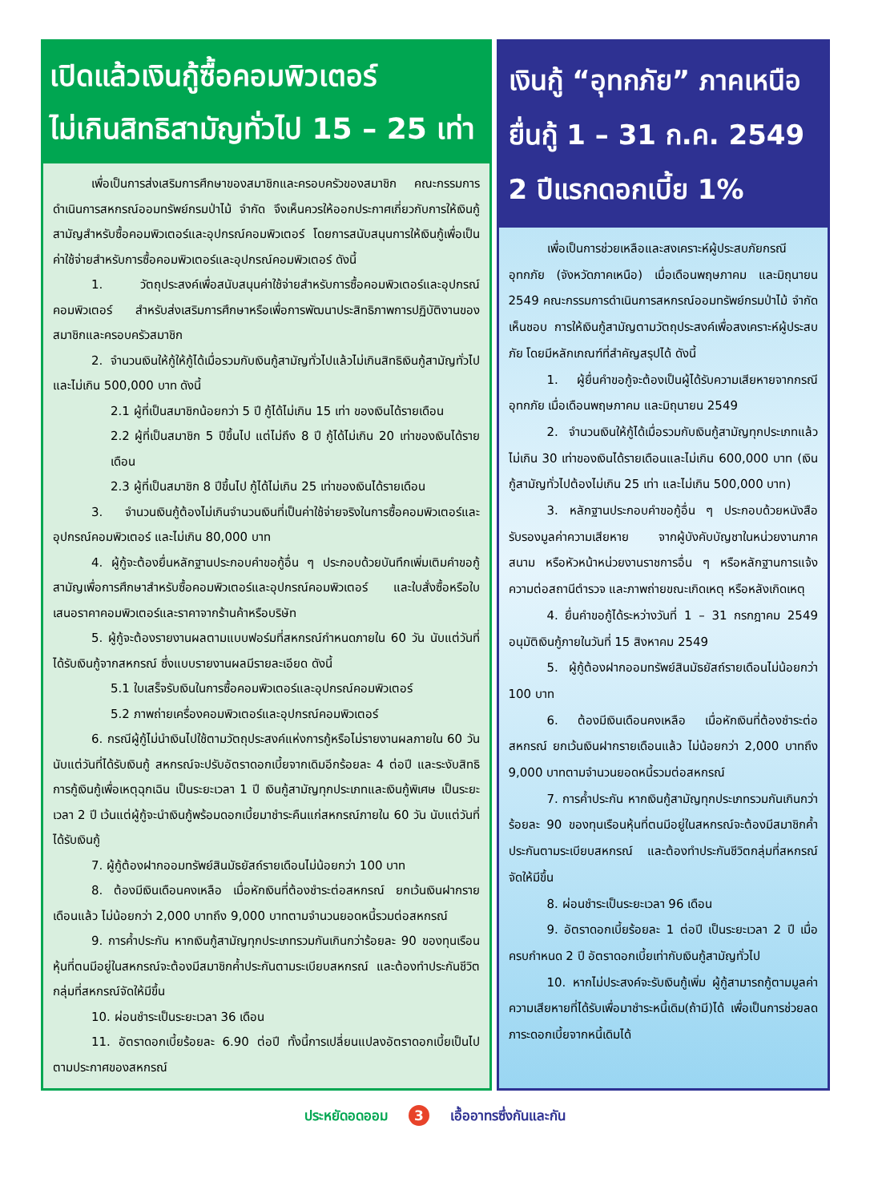เปิดแล้วเงินกู้ซื้อคอมพิวเตอร์
ไม่เกินสิทธิสามัญทั่วไป 15 – 25 เท่า
เพื่อเป็นการส่งเสริมการศึกษาของสมาชิกและครอบครัวของสมาชิก คณะกรรมการดำเนินการสหกรณ์ออมทรัพย์กรมป่าไม้ จำกัด จึงเห็นควรให้ออกประกาศเกี่ยวกับการให้เงินกู้สามัญสำหรับซื้อคอมพิวเตอร์และอุปกรณ์คอมพิวเตอร์ โดยการสนับสนุนการให้เงินกู้เพื่อเป็นค่าใช้จ่ายสำหรับการซื้อคอมพิวเตอร์และอุปกรณ์คอมพิวเตอร์ ดังนี้
1. วัตถุประสงค์เพื่อสนับสนุนค่าใช้จ่ายสำหรับการซื้อคอมพิวเตอร์และอุปกรณ์คอมพิวเตอร์ สำหรับส่งเสริมการศึกษาหรือเพื่อการพัฒนาประสิทธิภาพการปฏิบัติงานของสมาชิกและครอบครัวสมาชิก
2. จำนวนเงินให้กู้ให้กู้ได้เมื่อรวมกับเงินกู้สามัญทั่วไปแล้วไม่เกินสิทธิเงินกู้สามัญทั่วไป และไม่เกิน 500,000 บาท ดังนี้
2.1 ผู้ที่เป็นสมาชิกน้อยกว่า 5 ปี กู้ได้ไม่เกิน 15 เท่า ของเงินได้รายเดือน
2.2 ผู้ที่เป็นสมาชิก 5 ปีขึ้นไป แต่ไม่ถึง 8 ปี กู้ได้ไม่เกิน 20 เท่าของเงินได้รายเดือน
2.3 ผู้ที่เป็นสมาชิก 8 ปีขึ้นไป กู้ได้ไม่เกิน 25 เท่าของเงินได้รายเดือน
3. จำนวนเงินกู้ต้องไม่เกินจำนวนเงินที่เป็นค่าใช้จ่ายจริงในการซื้อคอมพิวเตอร์และอุปกรณ์คอมพิวเตอร์ และไม่เกิน 80,000 บาท
4. ผู้กู้จะต้องยื่นหลักฐานประกอบคำขอกู้อื่น ๆ ประกอบด้วยบันทึกเพิ่มเติมคำขอกู้สามัญเพื่อการศึกษาสำหรับซื้อคอมพิวเตอร์และอุปกรณ์คอมพิวเตอร์ และใบสั่งซื้อหรือใบเสนอราคาคอมพิวเตอร์และราคาจากร้านค้าหรือบริษัท
5. ผู้กู้จะต้องรายงานผลตามแบบฟอร์มที่สหกรณ์กำหนดภายใน 60 วัน นับแต่วันที่ได้รับเงินกู้จากสหกรณ์ ซึ่งแบบรายงานผลมีรายละเอียด ดังนี้
5.1 ใบเสร็จรับเงินในการซื้อคอมพิวเตอร์และอุปกรณ์คอมพิวเตอร์
5.2 ภาพถ่ายเครื่องคอมพิวเตอร์และอุปกรณ์คอมพิวเตอร์
6. กรณีผู้กู้ไม่นำเงินไปใช้ตามวัตถุประสงค์แห่งการกู้หรือไม่รายงานผลภายใน 60 วัน นับแต่วันที่ได้รับเงินกู้ สหกรณ์จะปรับอัตราดอกเบี้ยจากเดิมอีกร้อยละ 4 ต่อปี และระงับสิทธิการกู้เงินกู้เพื่อเหตุฉุกเฉิน เป็นระยะเวลา 1 ปี เงินกู้สามัญทุกประเภทและเงินกู้พิเศษ เป็นระยะเวลา 2 ปี เว้นแต่ผู้กู้จะนำเงินกู้พร้อมดอกเบี้ยมาชำระคืนแก่สหกรณ์ภายใน 60 วัน นับแต่วันที่ได้รับเงินกู้
7. ผู้กู้ต้องฝากออมทรัพย์สินมัธยัสถ์รายเดือนไม่น้อยกว่า 100 บาท
8. ต้องมีเงินเดือนคงเหลือ เมื่อหักเงินที่ต้องชำระต่อสหกรณ์ ยกเว้นเงินฝากรายเดือนแล้ว ไม่น้อยกว่า 2,000 บาทถึง 9,000 บาทตามจำนวนยอดหนี้รวมต่อสหกรณ์
9. การค้ำประกัน หากเงินกู้สามัญทุกประเภทรวมกันเกินกว่าร้อยละ 90 ของทุนเรือนหุ้นที่ตนมีอยู่ในสหกรณ์จะต้องมีสมาชิกค้ำประกันตามระเบียบสหกรณ์ และต้องทำประกันชีวิตกลุ่มที่สหกรณ์จัดให้มีขึ้น
10. ผ่อนชำระเป็นระยะเวลา 36 เดือน
11. อัตราดอกเบี้ยร้อยละ 6.90 ต่อปี ทั้งนี้การเปลี่ยนแปลงอัตราดอกเบี้ยเป็นไปตามประกาศของสหกรณ์
เงินกู้ “อุทกภัย” ภาคเหนือ
ยื่นกู้ 1 – 31 ก.ค. 2549
2 ปีแรกดอกเบี้ย 1%
เพื่อเป็นการช่วยเหลือและสงเคราะห์ผู้ประสบภัยกรณีอุทกภัย (จังหวัดภาคเหนือ) เมื่อเดือนพฤษภาคม และมิถุนายน 2549 คณะกรรมการดำเนินการสหกรณ์ออมทรัพย์กรมป่าไม้ จำกัดเห็นชอบ การให้เงินกู้สามัญตามวัตถุประสงค์เพื่อสงเคราะห์ผู้ประสบภัย โดยมีหลักเกณฑ์ที่สำคัญสรุปได้ ดังนี้
1. ผู้ยื่นคำขอกู้จะต้องเป็นผู้ได้รับความเสียหายจากกรณีอุทกภัย เมื่อเดือนพฤษภาคม และมิถุนายน 2549
2. จำนวนเงินให้กู้ได้เมื่อรวมกับเงินกู้สามัญทุกประเภทแล้วไม่เกิน 30 เท่าของเงินได้รายเดือนและไม่เกิน 600,000 บาท (เงินกู้สามัญทั่วไปต้องไม่เกิน 25 เท่า และไม่เกิน 500,000 บาท)
3. หลักฐานประกอบคำขอกู้อื่น ๆ ประกอบด้วยหนังสือรับรองมูลค่าความเสียหาย จากผู้บังคับบัญชาในหน่วยงานภาคสนาม หรือหัวหน้าหน่วยงานราชการอื่น ๆ หรือหลักฐานการแจ้งความต่อสถานีตำรวจ และภาพถ่ายขณะเกิดเหตุ หรือหลังเกิดเหตุ
4. ยื่นคำขอกู้ได้ระหว่างวันที่ 1 – 31 กรกฎาคม 2549 อนุมัติเงินกู้ภายในวันที่ 15 สิงหาคม 2549
5. ผู้กู้ต้องฝากออมทรัพย์สินมัธยัสถ์รายเดือนไม่น้อยกว่า 100 บาท
6. ต้องมีเงินเดือนคงเหลือ เมื่อหักเงินที่ต้องชำระต่อสหกรณ์ ยกเว้นเงินฝากรายเดือนแล้ว ไม่น้อยกว่า 2,000 บาทถึง 9,000 บาทตามจำนวนยอดหนี้รวมต่อสหกรณ์
7. การค้ำประกัน หากเงินกู้สามัญทุกประเภทรวมกันเกินกว่าร้อยละ 90 ของทุนเรือนหุ้นที่ตนมีอยู่ในสหกรณ์จะต้องมีสมาชิกค้ำประกันตามระเบียบสหกรณ์ และต้องทำประกันชีวิตกลุ่มที่สหกรณ์จัดให้มีขึ้น
8. ผ่อนชำระเป็นระยะเวลา 96 เดือน
9. อัตราดอกเบี้ยร้อยละ 1 ต่อปี เป็นระยะเวลา 2 ปี เมื่อครบกำหนด 2 ปี อัตราดอกเบี้ยเท่ากับเงินกู้สามัญทั่วไป
10. หากไม่ประสงค์จะรับเงินกู้เพิ่ม ผู้กู้สามารถกู้ตามมูลค่าความเสียหายที่ได้รับเพื่อมาชำระหนี้เดิม(ถ้ามี)ได้ เพื่อเป็นการช่วยลดภาระดอกเบี้ยจากหนี้เดิมได้
ประหยัดอดออม 3 เอื้ออาทรซึ่งกันและกัน